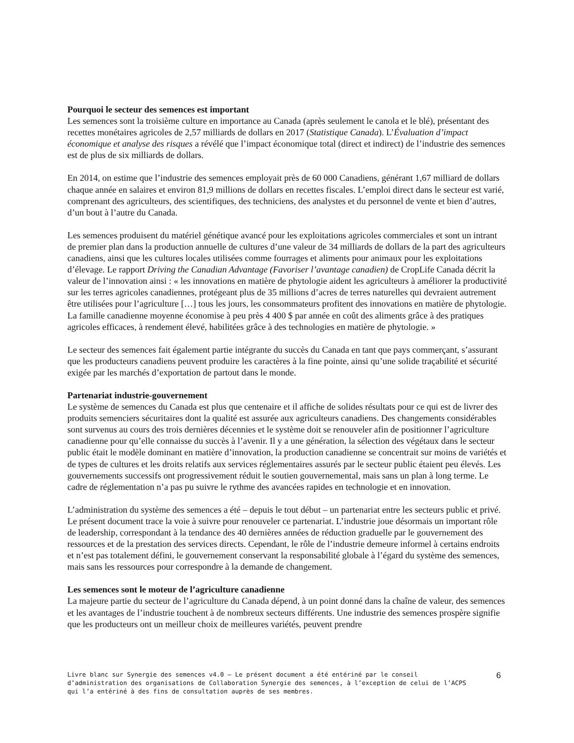Pourquoi le secteur des semences est important
Les semences sont la troisième culture en importance au Canada (après seulement le canola et le blé), présentant des recettes monétaires agricoles de 2,57 milliards de dollars en 2017 (Statistique Canada). L’Évaluation d’impact économique et analyse des risques a révélé que l’impact économique total (direct et indirect) de l’industrie des semences est de plus de six milliards de dollars.
En 2014, on estime que l’industrie des semences employait près de 60 000 Canadiens, générant 1,67 milliard de dollars chaque année en salaires et environ 81,9 millions de dollars en recettes fiscales. L’emploi direct dans le secteur est varié, comprenant des agriculteurs, des scientifiques, des techniciens, des analystes et du personnel de vente et bien d’autres, d’un bout à l’autre du Canada.
Les semences produisent du matériel génétique avancé pour les exploitations agricoles commerciales et sont un intrant de premier plan dans la production annuelle de cultures d’une valeur de 34 milliards de dollars de la part des agriculteurs canadiens, ainsi que les cultures locales utilisées comme fourrages et aliments pour animaux pour les exploitations d’élevage. Le rapport Driving the Canadian Advantage (Favoriser l’avantage canadien) de CropLife Canada décrit la valeur de l’innovation ainsi : « les innovations en matière de phytologie aident les agriculteurs à améliorer la productivité sur les terres agricoles canadiennes, protégeant plus de 35 millions d’acres de terres naturelles qui devraient autrement être utilisées pour l’agriculture […] tous les jours, les consommateurs profitent des innovations en matière de phytologie. La famille canadienne moyenne économise à peu près 4 400 $ par année en coût des aliments grâce à des pratiques agricoles efficaces, à rendement élevé, habilitées grâce à des technologies en matière de phytologie. »
Le secteur des semences fait également partie intégrante du succès du Canada en tant que pays commerçant, s’assurant que les producteurs canadiens peuvent produire les caractères à la fine pointe, ainsi qu’une solide traçabilité et sécurité exigée par les marchés d’exportation de partout dans le monde.
Partenariat industrie-gouvernement
Le système de semences du Canada est plus que centenaire et il affiche de solides résultats pour ce qui est de livrer des produits semenciers sécuritaires dont la qualité est assurée aux agriculteurs canadiens. Des changements considérables sont survenus au cours des trois dernières décennies et le système doit se renouveler afin de positionner l’agriculture canadienne pour qu’elle connaisse du succès à l’avenir. Il y a une génération, la sélection des végétaux dans le secteur public était le modèle dominant en matière d’innovation, la production canadienne se concentrait sur moins de variétés et de types de cultures et les droits relatifs aux services réglementaires assurés par le secteur public étaient peu élevés. Les gouvernements successifs ont progressivement réduit le soutien gouvernemental, mais sans un plan à long terme. Le cadre de réglementation n’a pas pu suivre le rythme des avancées rapides en technologie et en innovation.
L’administration du système des semences a été – depuis le tout début – un partenariat entre les secteurs public et privé. Le présent document trace la voie à suivre pour renouveler ce partenariat. L’industrie joue désormais un important rôle de leadership, correspondant à la tendance des 40 dernières années de réduction graduelle par le gouvernement des ressources et de la prestation des services directs. Cependant, le rôle de l’industrie demeure informel à certains endroits et n’est pas totalement défini, le gouvernement conservant la responsabilité globale à l’égard du système des semences, mais sans les ressources pour correspondre à la demande de changement.
Les semences sont le moteur de l’agriculture canadienne
La majeure partie du secteur de l’agriculture du Canada dépend, à un point donné dans la chaîne de valeur, des semences et les avantages de l’industrie touchent à de nombreux secteurs différents. Une industrie des semences prospère signifie que les producteurs ont un meilleur choix de meilleures variétés, peuvent prendre
Livre blanc sur Synergie des semences v4.0 – Le présent document a été entériné par le conseil d’administration des organisations de Collaboration Synergie des semences, à l’exception de celui de l’ACPS qui l’a entériné à des fins de consultation auprès de ses membres.
6